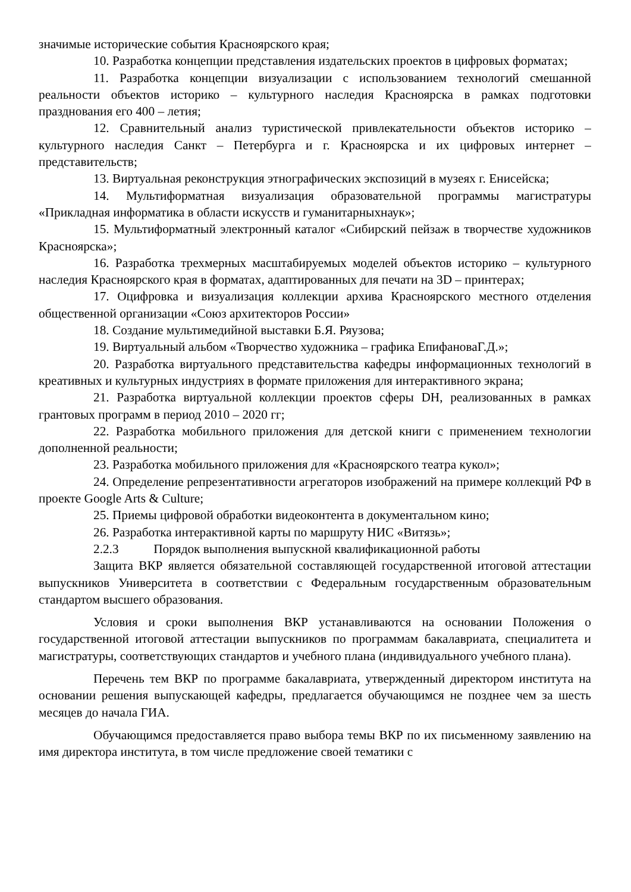значимые исторические события Красноярского края;
10. Разработка концепции представления издательских проектов в цифровых форматах;
11. Разработка концепции визуализации с использованием технологий смешанной реальности объектов историко – культурного наследия Красноярска в рамках подготовки празднования его 400 – летия;
12. Сравнительный анализ туристической привлекательности объектов историко – культурного наследия Санкт – Петербурга и г. Красноярска и их цифровых интернет – представительств;
13. Виртуальная реконструкция этнографических экспозиций в музеях г. Енисейска;
14. Мультиформатная визуализация образовательной программы магистратуры «Прикладная информатика в области искусств и гуманитарныхнаук»;
15. Мультиформатный электронный каталог «Сибирский пейзаж в творчестве художников Красноярска»;
16. Разработка трехмерных масштабируемых моделей объектов историко – культурного наследия Красноярского края в форматах, адаптированных для печати на 3D – принтерах;
17. Оцифровка и визуализация коллекции архива Красноярского местного отделения общественной организации «Союз архитекторов России»
18. Создание мультимедийной выставки Б.Я. Ряузова;
19. Виртуальный альбом «Творчество художника – графика ЕпифановаГ.Д.»;
20. Разработка виртуального представительства кафедры информационных технологий в креативных и культурных индустриях в формате приложения для интерактивного экрана;
21. Разработка виртуальной коллекции проектов сферы DH, реализованных в рамках грантовых программ в период 2010 – 2020 гг;
22. Разработка мобильного приложения для детской книги с применением технологии дополненной реальности;
23. Разработка мобильного приложения для «Красноярского театра кукол»;
24. Определение репрезентативности агрегаторов изображений на примере коллекций РФ в проекте Google Arts & Culture;
25. Приемы цифровой обработки видеоконтента в документальном кино;
26. Разработка интерактивной карты по маршруту НИС «Витязь»;
2.2.3 Порядок выполнения выпускной квалификационной работы
Защита ВКР является обязательной составляющей государственной итоговой аттестации выпускников Университета в соответствии с Федеральным государственным образовательным стандартом высшего образования.
Условия и сроки выполнения ВКР устанавливаются на основании Положения о государственной итоговой аттестации выпускников по программам бакалавриата, специалитета и магистратуры, соответствующих стандартов и учебного плана (индивидуального учебного плана).
Перечень тем ВКР по программе бакалавриата, утвержденный директором института на основании решения выпускающей кафедры, предлагается обучающимся не позднее чем за шесть месяцев до начала ГИА.
Обучающимся предоставляется право выбора темы ВКР по их письменному заявлению на имя директора института, в том числе предложение своей тематики с